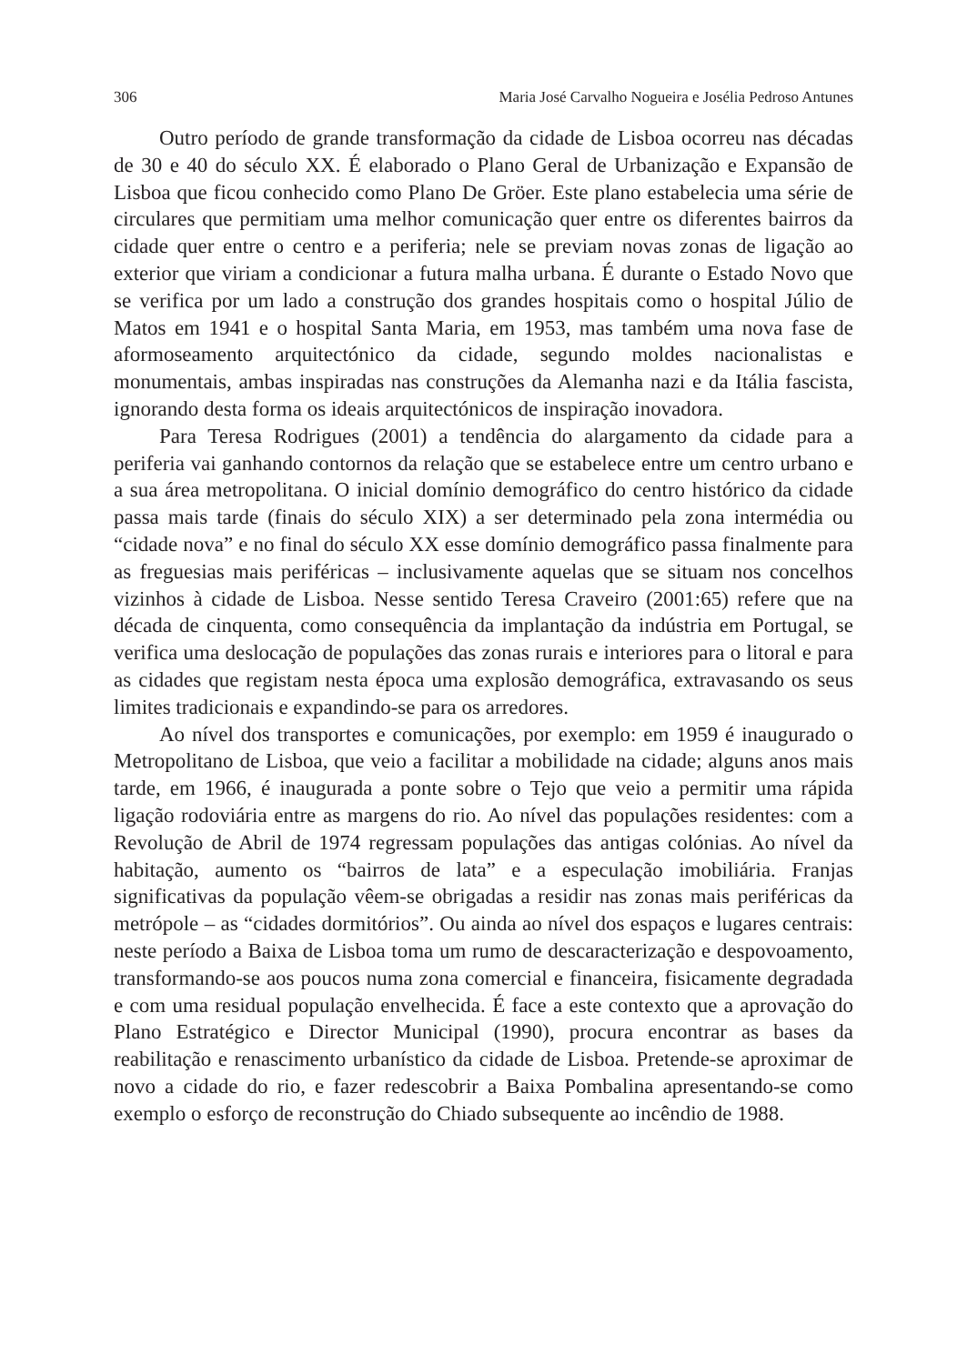306 Maria José Carvalho Nogueira e Josélia Pedroso Antunes
Outro período de grande transformação da cidade de Lisboa ocorreu nas décadas de 30 e 40 do século XX. É elaborado o Plano Geral de Urbanização e Expansão de Lisboa que ficou conhecido como Plano De Gröer. Este plano estabelecia uma série de circulares que permitiam uma melhor comunicação quer entre os diferentes bairros da cidade quer entre o centro e a periferia; nele se previam novas zonas de ligação ao exterior que viriam a condicionar a futura malha urbana. É durante o Estado Novo que se verifica por um lado a construção dos grandes hospitais como o hospital Júlio de Matos em 1941 e o hospital Santa Maria, em 1953, mas também uma nova fase de aformoseamento arquitectónico da cidade, segundo moldes nacionalistas e monumentais, ambas inspiradas nas construções da Alemanha nazi e da Itália fascista, ignorando desta forma os ideais arquitectónicos de inspiração inovadora.
Para Teresa Rodrigues (2001) a tendência do alargamento da cidade para a periferia vai ganhando contornos da relação que se estabelece entre um centro urbano e a sua área metropolitana. O inicial domínio demográfico do centro histórico da cidade passa mais tarde (finais do século XIX) a ser determinado pela zona intermédia ou “cidade nova” e no final do século XX esse domínio demográfico passa finalmente para as freguesias mais periféricas – inclusivamente aquelas que se situam nos concelhos vizinhos à cidade de Lisboa. Nesse sentido Teresa Craveiro (2001:65) refere que na década de cinquenta, como consequência da implantação da indústria em Portugal, se verifica uma deslocação de populações das zonas rurais e interiores para o litoral e para as cidades que registam nesta época uma explosão demográfica, extravasando os seus limites tradicionais e expandindo-se para os arredores.
Ao nível dos transportes e comunicações, por exemplo: em 1959 é inaugurado o Metropolitano de Lisboa, que veio a facilitar a mobilidade na cidade; alguns anos mais tarde, em 1966, é inaugurada a ponte sobre o Tejo que veio a permitir uma rápida ligação rodoviária entre as margens do rio. Ao nível das populações residentes: com a Revolução de Abril de 1974 regressam populações das antigas colónias. Ao nível da habitação, aumento os “bairros de lata” e a especulação imobiliária. Franjas significativas da população vêem-se obrigadas a residir nas zonas mais periféricas da metrópole – as “cidades dormitórios”. Ou ainda ao nível dos espaços e lugares centrais: neste período a Baixa de Lisboa toma um rumo de descaracterização e despovoamento, transformando-se aos poucos numa zona comercial e financeira, fisicamente degradada e com uma residual população envelhecida. É face a este contexto que a aprovação do Plano Estratégico e Director Municipal (1990), procura encontrar as bases da reabilitação e renascimento urbanístico da cidade de Lisboa. Pretende-se aproximar de novo a cidade do rio, e fazer redescobrir a Baixa Pombalina apresentando-se como exemplo o esforço de reconstrução do Chiado subsequente ao incêndio de 1988.